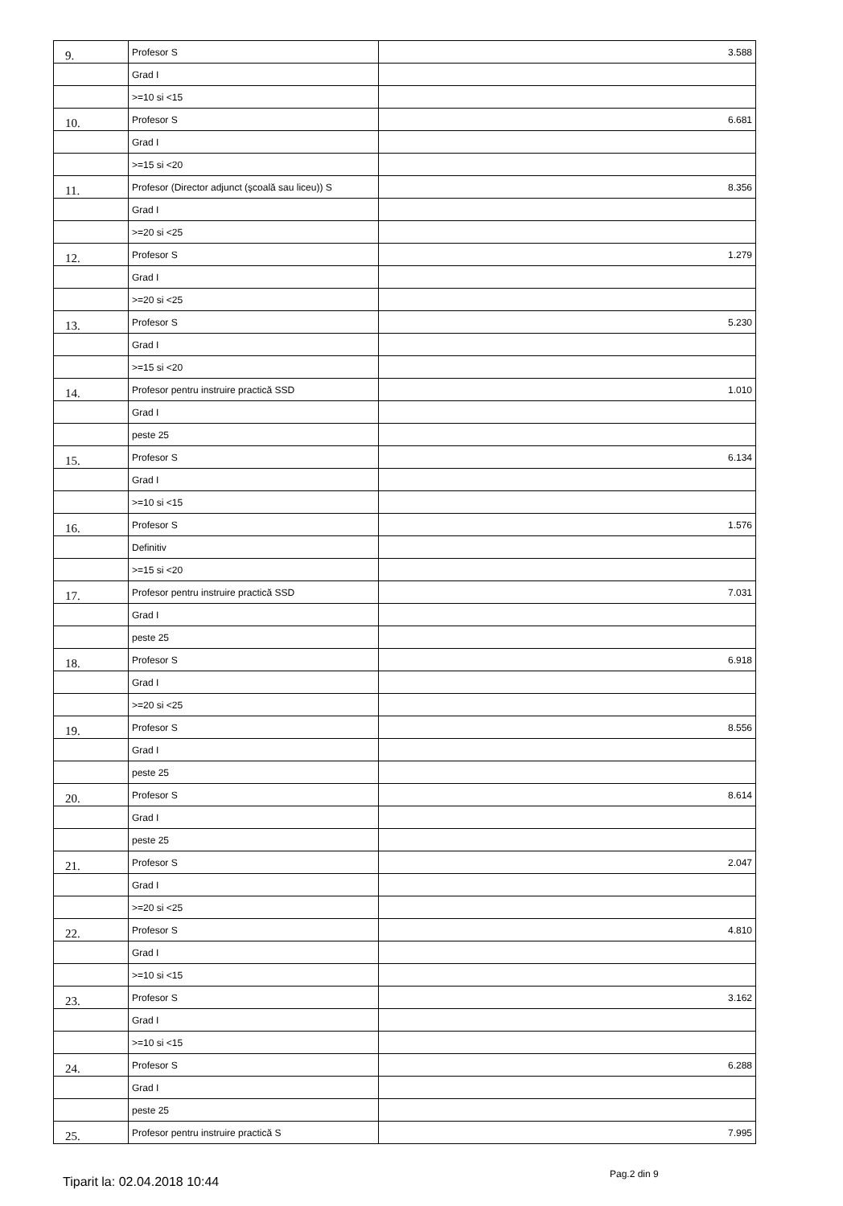| 9. | Profesor S | 3.588 |
| | Grad I | |
| | >=10 si <15 | |
| 10. | Profesor S | 6.681 |
| | Grad I | |
| | >=15 si <20 | |
| 11. | Profesor (Director adjunct (şcoală sau liceu)) S | 8.356 |
| | Grad I | |
| | >=20 si <25 | |
| 12. | Profesor S | 1.279 |
| | Grad I | |
| | >=20 si <25 | |
| 13. | Profesor S | 5.230 |
| | Grad I | |
| | >=15 si <20 | |
| 14. | Profesor pentru instruire practică SSD | 1.010 |
| | Grad I | |
| | peste 25 | |
| 15. | Profesor S | 6.134 |
| | Grad I | |
| | >=10 si <15 | |
| 16. | Profesor S | 1.576 |
| | Definitiv | |
| | >=15 si <20 | |
| 17. | Profesor pentru instruire practică SSD | 7.031 |
| | Grad I | |
| | peste 25 | |
| 18. | Profesor S | 6.918 |
| | Grad I | |
| | >=20 si <25 | |
| 19. | Profesor S | 8.556 |
| | Grad I | |
| | peste 25 | |
| 20. | Profesor S | 8.614 |
| | Grad I | |
| | peste 25 | |
| 21. | Profesor S | 2.047 |
| | Grad I | |
| | >=20 si <25 | |
| 22. | Profesor S | 4.810 |
| | Grad I | |
| | >=10 si <15 | |
| 23. | Profesor S | 3.162 |
| | Grad I | |
| | >=10 si <15 | |
| 24. | Profesor S | 6.288 |
| | Grad I | |
| | peste 25 | |
| 25. | Profesor pentru instruire practică S | 7.995 |
Tiparit la: 02.04.2018 10:44
Pag.2 din 9